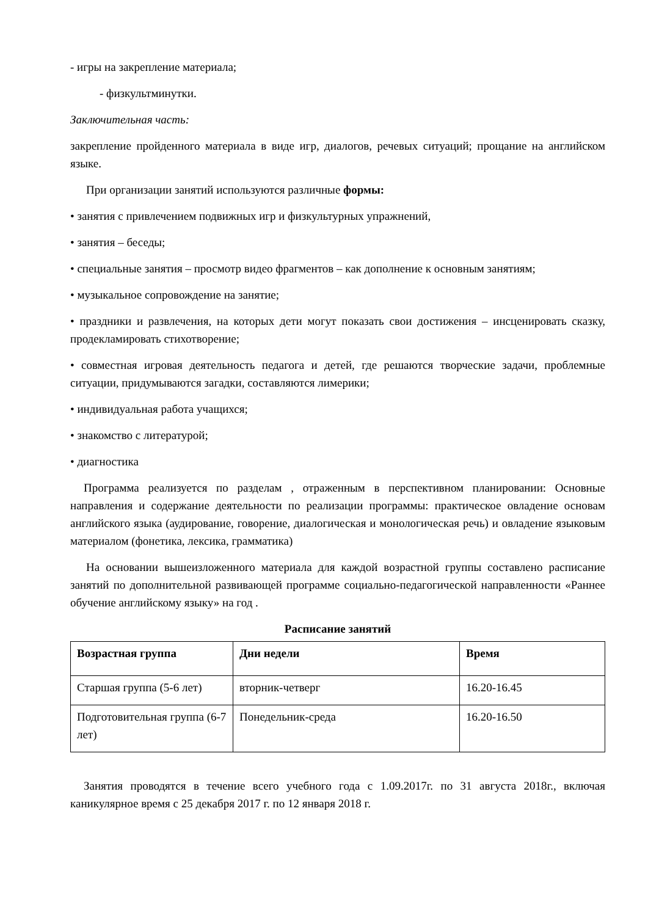- игры на закрепление материала;
- физкультминутки.
Заключительная часть:
закрепление пройденного материала в виде игр, диалогов, речевых ситуаций; прощание на английском языке.
При организации занятий используются различные формы:
• занятия с привлечением подвижных игр и физкультурных упражнений,
• занятия – беседы;
• специальные занятия – просмотр видео фрагментов – как дополнение к основным занятиям;
• музыкальное сопровождение на занятие;
• праздники и развлечения, на которых дети могут показать свои достижения – инсценировать сказку, продекламировать стихотворение;
• совместная игровая деятельность педагога и детей, где решаются творческие задачи, проблемные ситуации, придумываются загадки, составляются лимерики;
• индивидуальная работа учащихся;
• знакомство с литературой;
• диагностика
Программа реализуется по разделам , отраженным в перспективном планировании: Основные направления и содержание деятельности по реализации программы: практическое овладение основам английского языка (аудирование, говорение, диалогическая и монологическая речь) и овладение языковым материалом (фонетика, лексика, грамматика)
На основании вышеизложенного материала для каждой возрастной группы составлено расписание занятий по дополнительной развивающей программе социально-педагогической направленности «Раннее обучение английскому языку» на год .
Расписание занятий
| Возрастная группа | Дни недели | Время |
| --- | --- | --- |
| Старшая группа (5-6 лет) | вторник-четверг | 16.20-16.45 |
| Подготовительная группа (6-7 лет) | Понедельник-среда | 16.20-16.50 |
Занятия проводятся в течение всего учебного года с 1.09.2017г. по 31 августа 2018г., включая каникулярное время с 25 декабря 2017 г. по 12 января 2018 г.